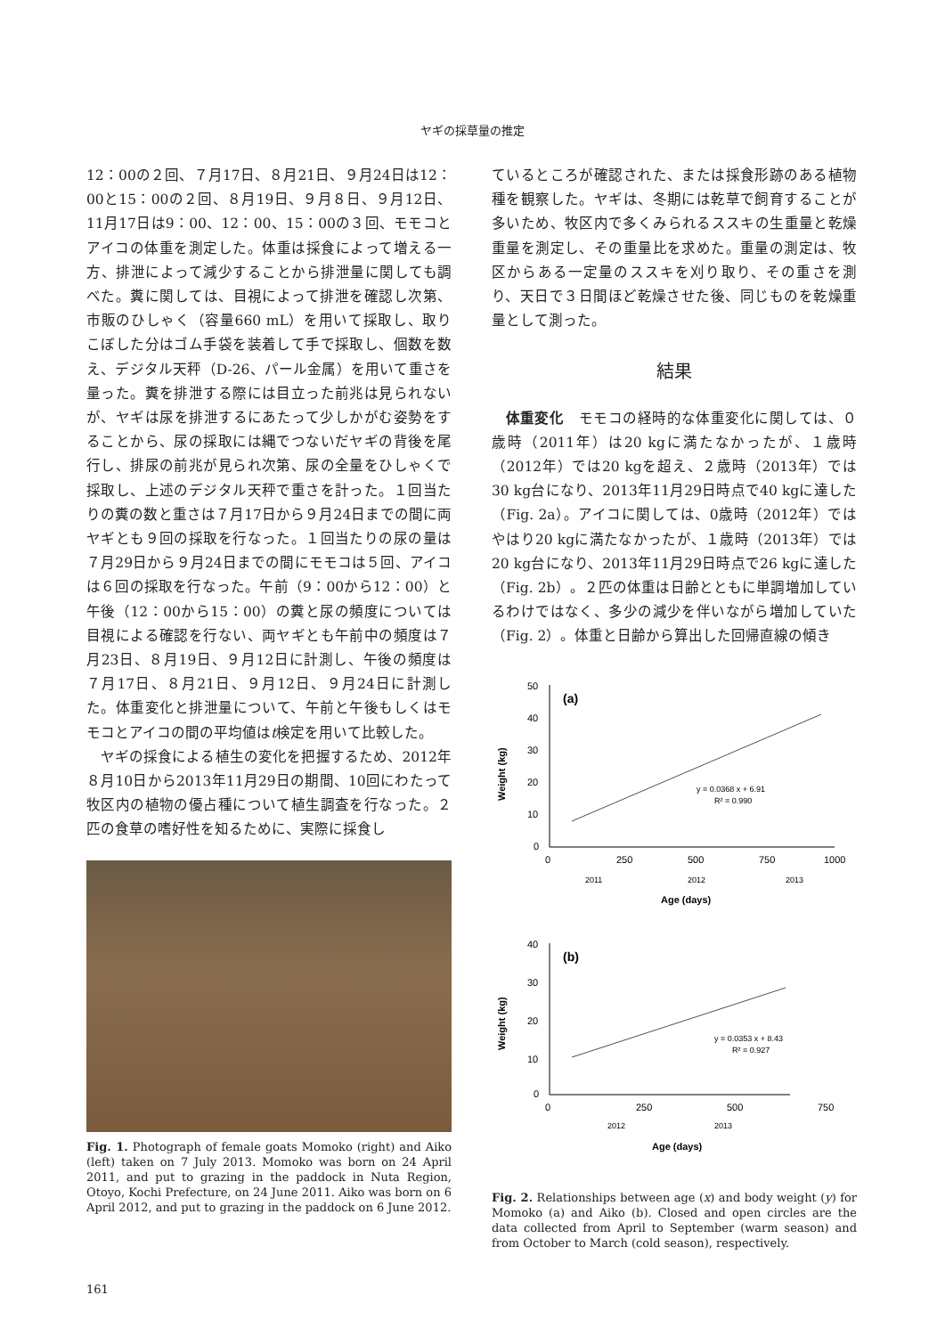ヤギの採草量の推定
12：00の２回、７月17日、８月21日、９月24日は12：00と15：00の２回、８月19日、９月８日、９月12日、11月17日は9：00、12：00、15：00の３回、モモコとアイコの体重を測定した。体重は採食によって増える一方、排泄によって減少することから排泄量に関しても調べた。糞に関しては、目視によって排泄を確認し次第、市販のひしゃく（容量660 mL）を用いて採取し、取りこぼした分はゴム手袋を装着して手で採取し、個数を数え、デジタル天秤（D-26、パール金属）を用いて重さを量った。糞を排泄する際には目立った前兆は見られないが、ヤギは尿を排泄するにあたって少しかがむ姿勢をすることから、尿の採取には縄でつないだヤギの背後を尾行し、排尿の前兆が見られ次第、尿の全量をひしゃくで採取し、上述のデジタル天秤で重さを計った。１回当たりの糞の数と重さは７月17日から９月24日までの間に両ヤギとも９回の採取を行なった。１回当たりの尿の量は７月29日から９月24日までの間にモモコは５回、アイコは６回の採取を行なった。午前（9：00から12：00）と午後（12：00から15：00）の糞と尿の頻度については目視による確認を行ない、両ヤギとも午前中の頻度は７月23日、８月19日、９月12日に計測し、午後の頻度は７月17日、８月21日、９月12日、９月24日に計測した。体重変化と排泄量について、午前と午後もしくはモモコとアイコの間の平均値はt検定を用いて比較した。
ヤギの採食による植生の変化を把握するため、2012年８月10日から2013年11月29日の期間、10回にわたって牧区内の植物の優占種について植生調査を行なった。２匹の食草の嗜好性を知るために、実際に採食し
Fig. 1. Photograph of female goats Momoko (right) and Aiko (left) taken on 7 July 2013. Momoko was born on 24 April 2011, and put to grazing in the paddock in Nuta Region, Otoyo, Kochi Prefecture, on 24 June 2011. Aiko was born on 6 April 2012, and put to grazing in the paddock on 6 June 2012.
ているところが確認された、または採食形跡のある植物種を観察した。ヤギは、冬期には乾草で飼育することが多いため、牧区内で多くみられるススキの生重量と乾燥重量を測定し、その重量比を求めた。重量の測定は、牧区からある一定量のススキを刈り取り、その重さを測り、天日で３日間ほど乾燥させた後、同じものを乾燥重量として測った。
結果
体重変化　モモコの経時的な体重変化に関しては、０歳時（2011年）は20 kgに満たなかったが、１歳時（2012年）では20 kgを超え、２歳時（2013年）では30 kg台になり、2013年11月29日時点で40 kgに達した（Fig. 2a）。アイコに関しては、0歳時（2012年）ではやはり20 kgに満たなかったが、１歳時（2013年）では20 kg台になり、2013年11月29日時点で26 kgに達した（Fig. 2b）。２匹の体重は日齢とともに単調増加しているわけではなく、多少の減少を伴いながら増加していた（Fig. 2）。体重と日齢から算出した回帰直線の傾き
50
40
30
20
10
0
0
250
500
750
1000
(a)
Weight (kg)
y = 0.0368 x + 6.91
R² = 0.990
2011
2012
2013
Age (days)
40
30
20
10
0
0
250
500
750
(b)
Weight (kg)
y = 0.0353 x + 8.43
R² = 0.927
2012
2013
Age (days)
Fig. 2. Relationships between age (x) and body weight (y) for Momoko (a) and Aiko (b). Closed and open circles are the data collected from April to September (warm season) and from October to March (cold season), respectively.
161